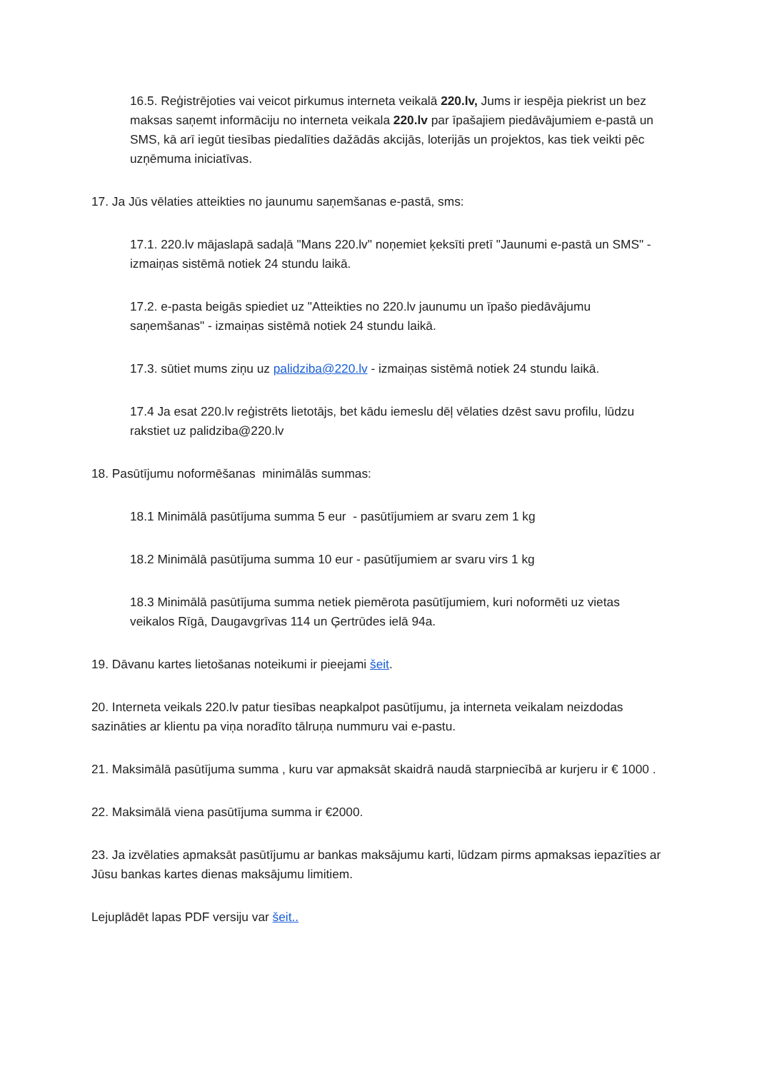16.5. Reģistrējoties vai veicot pirkumus interneta veikalā 220.lv, Jums ir iespēja piekrist un bez maksas saņemt informāciju no interneta veikala 220.lv par īpašajiem piedāvājumiem e-pastā un SMS, kā arī iegūt tiesības piedalīties dažādās akcijās, loterijās un projektos, kas tiek veikti pēc uzņēmuma iniciatīvas.
17. Ja Jūs vēlaties atteikties no jaunumu saņemšanas e-pastā, sms:
17.1. 220.lv mājaslapā sadaļā "Mans 220.lv" noņemiet ķeksīti pretī "Jaunumi e-pastā un SMS" - izmaiņas sistēmā notiek 24 stundu laikā.
17.2. e-pasta beigās spiediet uz "Atteikties no 220.lv jaunumu un īpašo piedāvājumu saņemšanas" - izmaiņas sistēmā notiek 24 stundu laikā.
17.3. sūtiet mums ziņu uz palidziba@220.lv - izmaiņas sistēmā notiek 24 stundu laikā.
17.4 Ja esat 220.lv reģistrēts lietotājs, bet kādu iemeslu dēļ vēlaties dzēst savu profilu, lūdzu rakstiet uz palidziba@220.lv
18. Pasūtījumu noformēšanas minimālās summas:
18.1 Minimālā pasūtījuma summa 5 eur - pasūtījumiem ar svaru zem 1 kg
18.2 Minimālā pasūtījuma summa 10 eur - pasūtījumiem ar svaru virs 1 kg
18.3 Minimālā pasūtījuma summa netiek piemērota pasūtījumiem, kuri noformēti uz vietas veikalos Rīgā, Daugavgrīvas 114 un Ģertrūdes ielā 94a.
19. Dāvanu kartes lietošanas noteikumi ir pieejami šeit.
20. Interneta veikals 220.lv patur tiesības neapkalpot pasūtījumu, ja interneta veikalam neizdodas sazināties ar klientu pa viņa noradīto tālruņa nummuru vai e-pastu.
21. Maksimālā pasūtījuma summa , kuru var apmaksāt skaidrā naudā starpniecībā ar kurjeru ir € 1000 .
22. Maksimālā viena pasūtījuma summa ir €2000.
23. Ja izvēlaties apmaksāt pasūtījumu ar bankas maksājumu karti, lūdzam pirms apmaksas iepazīties ar Jūsu bankas kartes dienas maksājumu limitiem.
Lejuplādēt lapas PDF versiju var šeit..